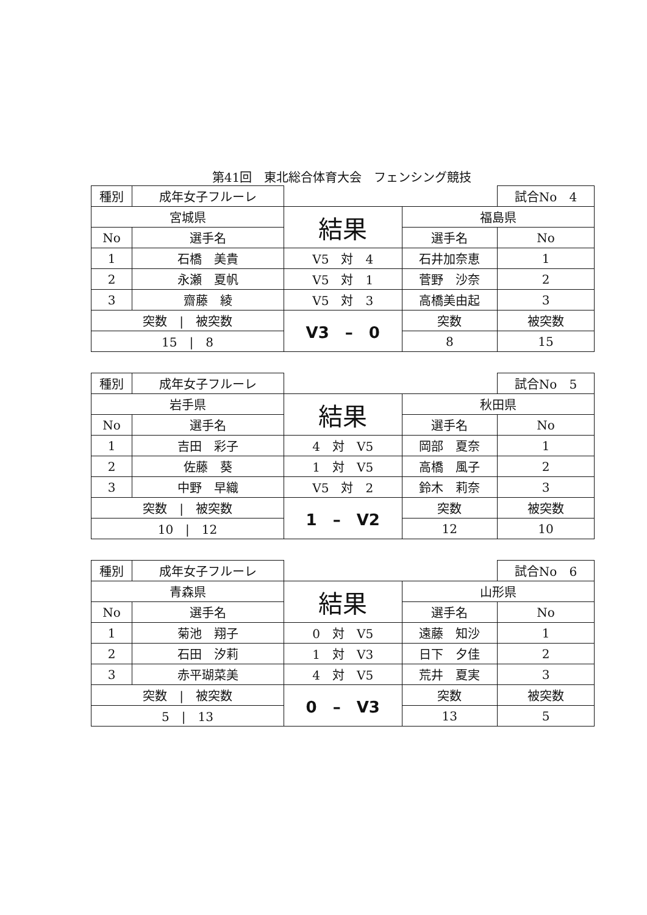第41回　東北総合体育大会　フェンシング競技
| 種別 | 成年女子フルーレ | | | 試合No 4 | |
| 宮城県 | | 結果 | 福島県 | | |
| No | 選手名 | | 選手名 | | No |
| 1 | 石橋 美貴 | V5 対 4 | 石井加奈恵 | | 1 |
| 2 | 永瀬 夏帆 | V5 対 1 | 菅野 沙奈 | | 2 |
| 3 | 齋藤 綾 | V5 対 3 | 高橋美由起 | | 3 |
| 突数 / 被突数 | | V3 – 0 | 突数 | | 被突数 |
| 15 / 8 | | | 8 | | 15 |
| 種別 | 成年女子フルーレ | | | 試合No 5 | |
| 岩手県 | | 結果 | 秋田県 | | |
| No | 選手名 | | 選手名 | | No |
| 1 | 吉田 彩子 | 4 対 V5 | 岡部 夏奈 | | 1 |
| 2 | 佐藤 葵 | 1 対 V5 | 高橋 風子 | | 2 |
| 3 | 中野 早織 | V5 対 2 | 鈴木 莉奈 | | 3 |
| 突数 / 被突数 | | 1 – V2 | 突数 | | 被突数 |
| 10 / 12 | | | 12 | | 10 |
| 種別 | 成年女子フルーレ | | | 試合No 6 | |
| 青森県 | | 結果 | 山形県 | | |
| No | 選手名 | | 選手名 | | No |
| 1 | 菊池 翔子 | 0 対 V5 | 遠藤 知沙 | | 1 |
| 2 | 石田 汐莉 | 1 対 V3 | 日下 夕佳 | | 2 |
| 3 | 赤平瑚菜美 | 4 対 V5 | 荒井 夏実 | | 3 |
| 突数 / 被突数 | | 0 – V3 | 突数 | | 被突数 |
| 5 / 13 | | | 13 | | 5 |